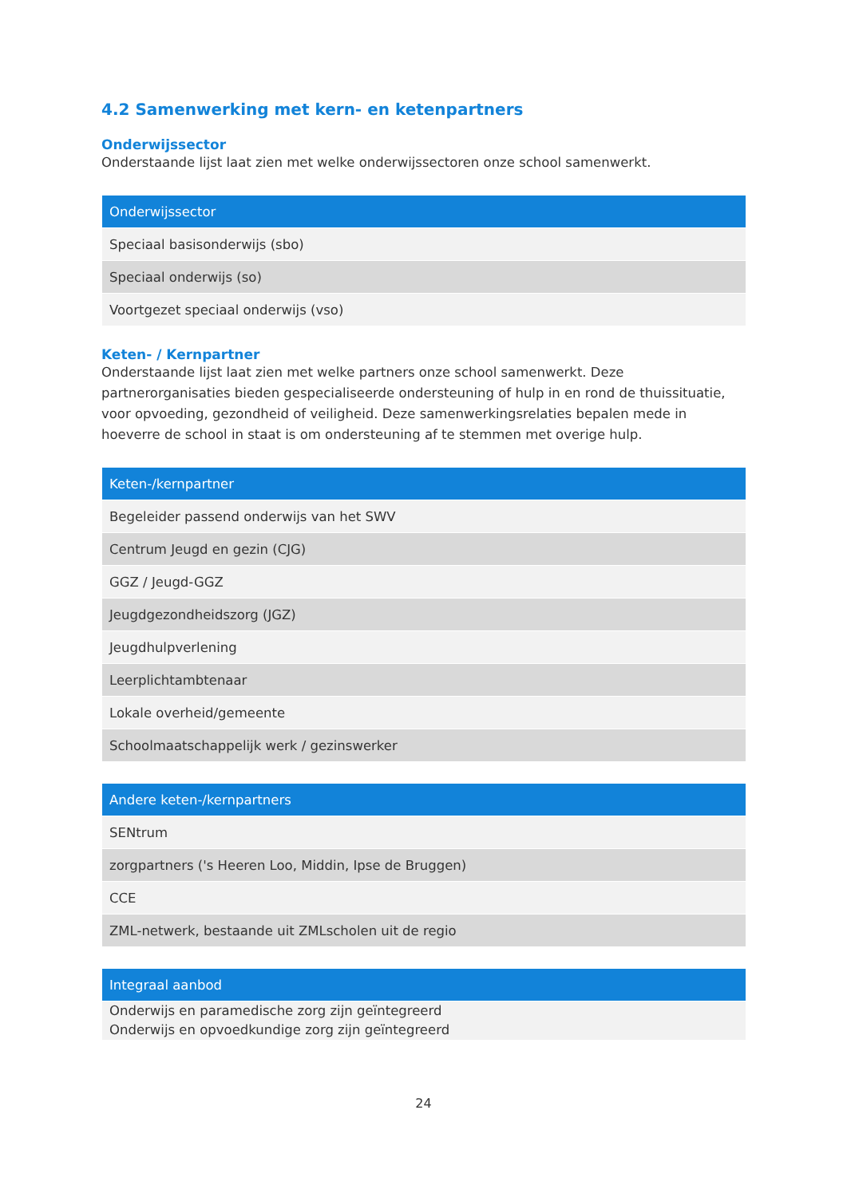4.2 Samenwerking met kern- en ketenpartners
Onderwijssector
Onderstaande lijst laat zien met welke onderwijssectoren onze school samenwerkt.
| Onderwijssector |
| --- |
| Speciaal basisonderwijs (sbo) |
| Speciaal onderwijs (so) |
| Voortgezet speciaal onderwijs (vso) |
Keten- / Kernpartner
Onderstaande lijst laat zien met welke partners onze school samenwerkt. Deze partnerorganisaties bieden gespecialiseerde ondersteuning of hulp in en rond de thuissituatie, voor opvoeding, gezondheid of veiligheid. Deze samenwerkingsrelaties bepalen mede in hoeverre de school in staat is om ondersteuning af te stemmen met overige hulp.
| Keten-/kernpartner |
| --- |
| Begeleider passend onderwijs van het SWV |
| Centrum Jeugd en gezin (CJG) |
| GGZ / Jeugd-GGZ |
| Jeugdgezondheidszorg (JGZ) |
| Jeugdhulpverlening |
| Leerplichtambtenaar |
| Lokale overheid/gemeente |
| Schoolmaatschappelijk werk / gezinswerker |
| Andere keten-/kernpartners |
| --- |
| SENtrum |
| zorgpartners ('s Heeren Loo, Middin, Ipse de Bruggen) |
| CCE |
| ZML-netwerk, bestaande uit ZMLscholen uit de regio |
| Integraal aanbod |
| --- |
| Onderwijs en paramedische zorg zijn geïntegreerd Onderwijs en opvoedkundige zorg zijn geïntegreerd |
24